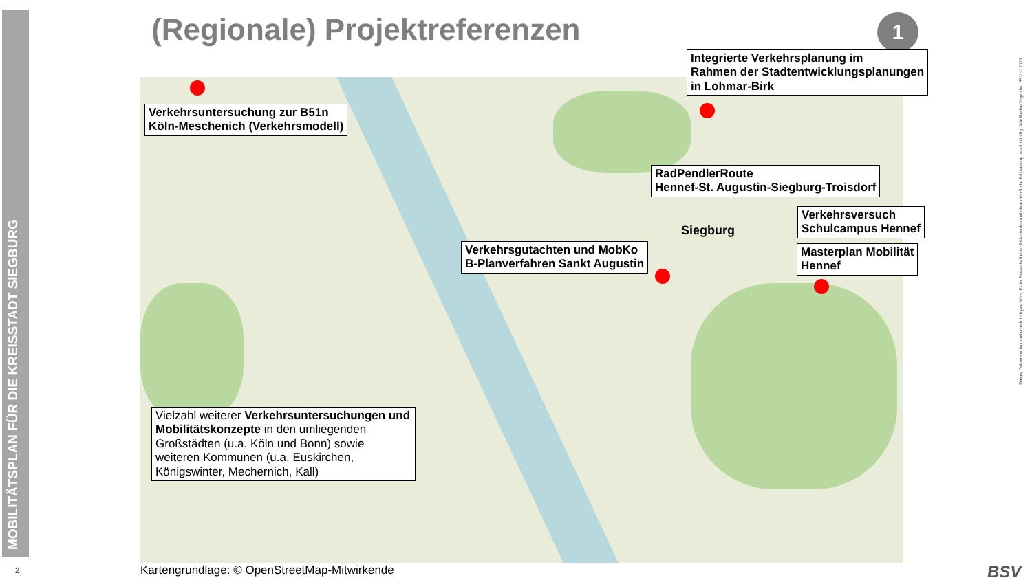MOBILITÄTSPLAN FÜR DIE KREISSTADT SIEGBURG
2
(Regionale) Projektreferenzen 1
Siegburg
Integrierte Verkehrsplanung im
Rahmen der Stadtentwicklungsplanungen
in Lohmar-Birk
Verkehrsuntersuchung zur B51n
Köln-Meschenich (Verkehrsmodell)
RadPendlerRoute
Hennef-St. Augustin-Siegburg-Troisdorf
Verkehrsversuch
Schulcampus Hennef
Verkehrsgutachten und MobKo
B-Planverfahren Sankt Augustin
Masterplan Mobilität
Hennef
Vielzahl weiterer Verkehrsuntersuchungen und Mobilitätskonzepte in den umliegenden Großstädten (u.a. Köln und Bonn) sowie weiteren Kommunen (u.a. Euskirchen, Königswinter, Mechernich, Kall)
Kartengrundlage: © OpenStreetMap-Mitwirkende
Dieses Dokument ist urheberrechtlich geschützt. Es ist Bestandteil einer Präsentation und ohne mündliche Erläuterung unvollständig. Alle Rechte liegen bei BSV © 2023
BSV